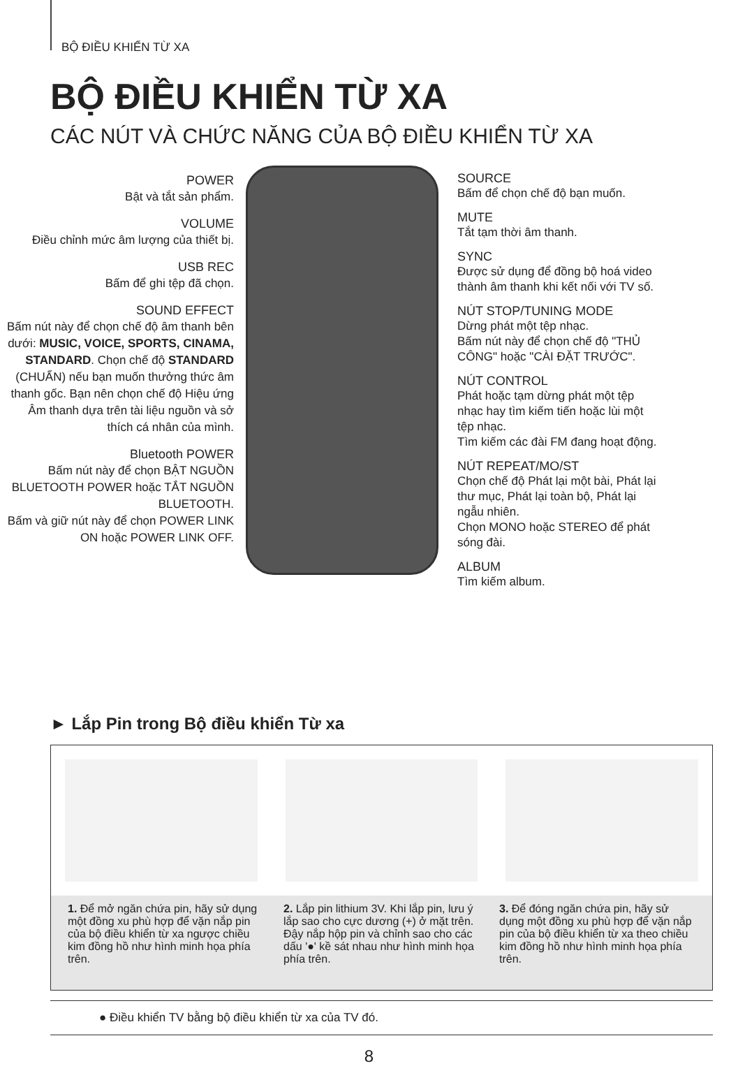BỘ ĐIỀU KHIỂN TỪ XA
BỘ ĐIỀU KHIỂN TỪ XA
CÁC NÚT VÀ CHỨC NĂNG CỦA BỘ ĐIỀU KHIỂN TỪ XA
POWER
Bật và tắt sản phẩm.
VOLUME
Điều chỉnh mức âm lượng của thiết bị.
USB REC
Bấm để ghi tệp đã chọn.
SOUND EFFECT
Bấm nút này để chọn chế độ âm thanh bên dưới: MUSIC, VOICE, SPORTS, CINAMA, STANDARD. Chọn chế độ STANDARD (CHUẨN) nếu bạn muốn thưởng thức âm thanh gốc. Bạn nên chọn chế độ Hiệu ứng Âm thanh dựa trên tài liệu nguồn và sở thích cá nhân của mình.
Bluetooth POWER
Bấm nút này để chọn BẬT NGUỒN BLUETOOTH POWER hoặc TẮT NGUỒN BLUETOOTH.
Bấm và giữ nút này để chọn POWER LINK ON hoặc POWER LINK OFF.
SOURCE
Bấm để chọn chế độ bạn muốn.
MUTE
Tắt tạm thời âm thanh.
SYNC
Được sử dụng để đồng bộ hoá video thành âm thanh khi kết nối với TV số.
NÚT STOP/TUNING MODE
Dừng phát một tệp nhạc.
Bấm nút này để chọn chế độ "THỦ CÔNG" hoặc "CÀI ĐẶT TRƯỚC".
NÚT CONTROL
Phát hoặc tạm dừng phát một tệp nhạc hay tìm kiếm tiến hoặc lùi một tệp nhạc.
Tìm kiếm các đài FM đang hoạt động.
NÚT REPEAT/MO/ST
Chọn chế độ Phát lại một bài, Phát lại thư mục, Phát lại toàn bộ, Phát lại ngẫu nhiên.
Chọn MONO hoặc STEREO để phát sóng đài.
ALBUM
Tìm kiếm album.
► Lắp Pin trong Bộ điều khiển Từ xa
1. Để mở ngăn chứa pin, hãy sử dụng một đồng xu phù hợp để vặn nắp pin của bộ điều khiển từ xa ngược chiều kim đồng hồ như hình minh họa phía trên.
2. Lắp pin lithium 3V. Khi lắp pin, lưu ý lắp sao cho cực dương (+) ở mặt trên. Đậy nắp hộp pin và chỉnh sao cho các dấu '●' kề sát nhau như hình minh họa phía trên.
3. Để đóng ngăn chứa pin, hãy sử dụng một đồng xu phù hợp để vặn nắp pin của bộ điều khiển từ xa theo chiều kim đồng hồ như hình minh họa phía trên.
● Điều khiển TV bằng bộ điều khiển từ xa của TV đó.
8